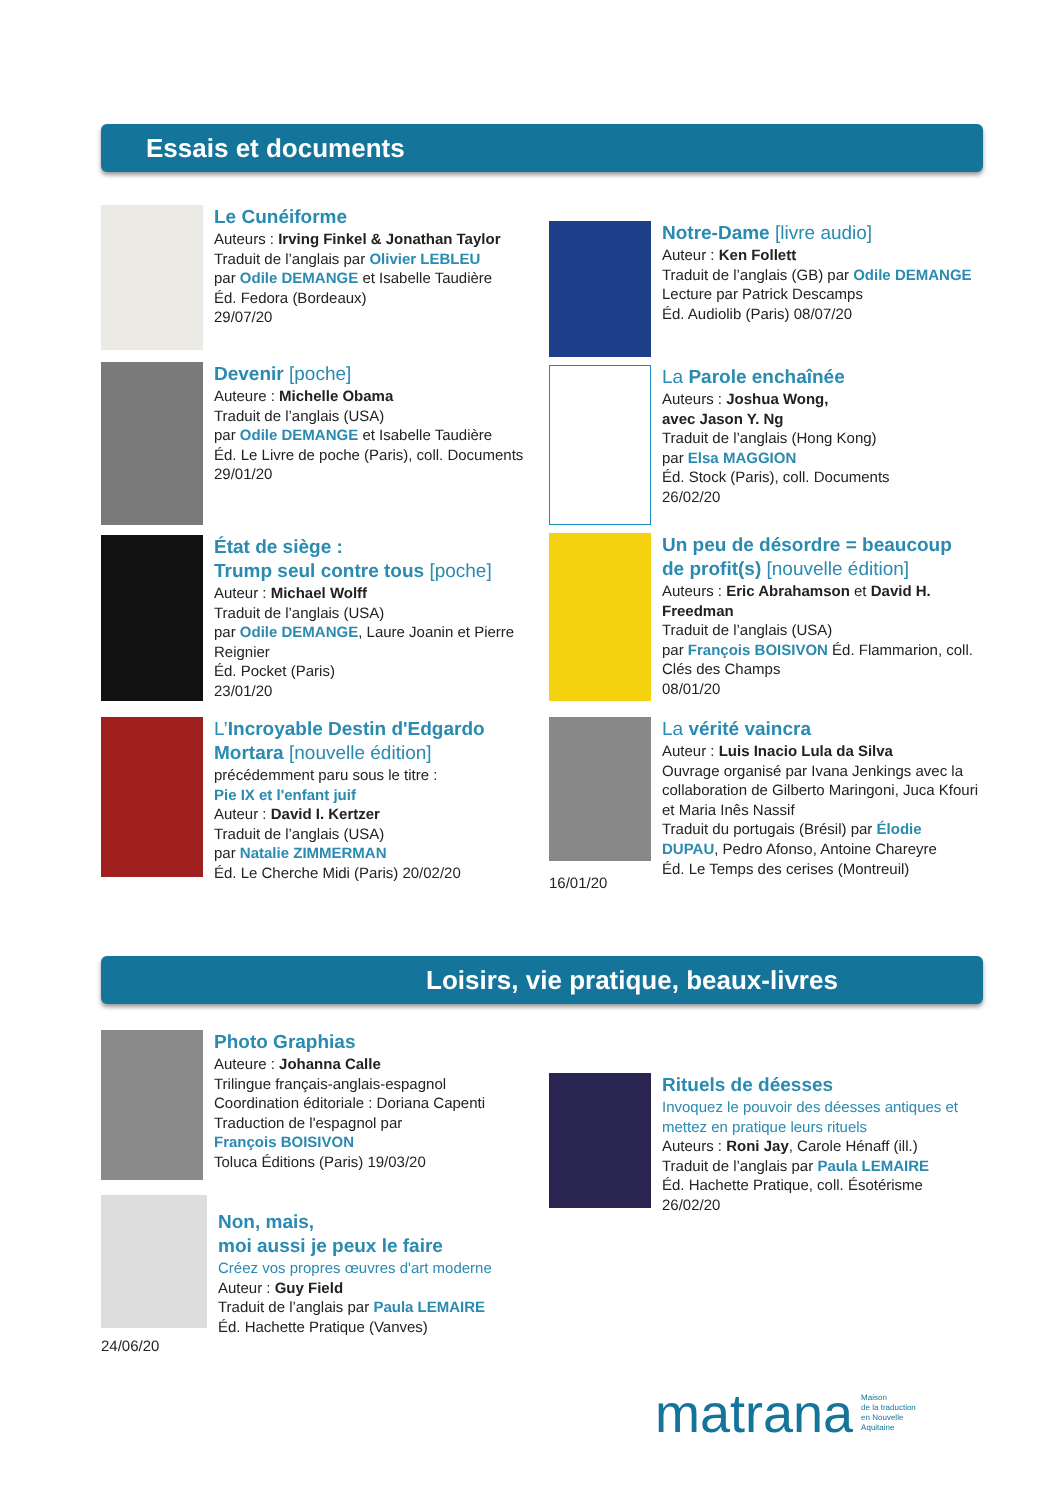Essais et documents
Le Cunéiforme
Auteurs : Irving Finkel & Jonathan Taylor
Traduit de l’anglais par Olivier LEBLEU
par Odile DEMANGE et Isabelle Taudière
Éd. Fedora (Bordeaux)
29/07/20
Notre-Dame [livre audio]
Auteur : Ken Follett
Traduit de l’anglais (GB) par Odile DEMANGE
Lecture par Patrick Descamps
Éd. Audiolib (Paris) 08/07/20
Devenir [poche]
Auteure : Michelle Obama
Traduit de l’anglais (USA)
par Odile DEMANGE et Isabelle Taudière
Éd. Le Livre de poche (Paris), coll. Documents
29/01/20
La Parole enchaînée
Auteurs : Joshua Wong,
avec Jason Y. Ng
Traduit de l’anglais (Hong Kong)
par Elsa MAGGION
Éd. Stock (Paris), coll. Documents
26/02/20
État de siège :
Trump seul contre tous [poche]
Auteur : Michael Wolff
Traduit de l’anglais (USA)
par Odile DEMANGE, Laure Joanin et Pierre Reignier
Éd. Pocket (Paris)
23/01/20
Un peu de désordre = beaucoup de profit(s) [nouvelle édition]
Auteurs : Eric Abrahamson et David H. Freedman
Traduit de l’anglais (USA)
par François BOISIVON Éd. Flammarion, coll. Clés des Champs
08/01/20
L’Incroyable Destin d'Edgardo Mortara [nouvelle édition]
précédemment paru sous le titre :
Pie IX et l'enfant juif
Auteur : David I. Kertzer
Traduit de l’anglais (USA)
par Natalie ZIMMERMAN
Éd. Le Cherche Midi (Paris) 20/02/20
16/01/20
La vérité vaincra
Auteur : Luis Inacio Lula da Silva
Ouvrage organisé par Ivana Jenkings avec la collaboration de Gilberto Maringoni, Juca Kfouri et Maria Inês Nassif
Traduit du portugais (Brésil) par Élodie DUPAU, Pedro Afonso, Antoine Chareyre
Éd. Le Temps des cerises (Montreuil)
Loisirs, vie pratique, beaux-livres
Photo Graphias
Auteure : Johanna Calle
Trilingue français-anglais-espagnol
Coordination éditoriale : Doriana Capenti
Traduction de l'espagnol par
François BOISIVON
Toluca Éditions (Paris) 19/03/20
Rituels de déesses
Invoquez le pouvoir des déesses antiques et mettez en pratique leurs rituels
Auteurs : Roni Jay, Carole Hénaff (ill.)
Traduit de l’anglais par Paula LEMAIRE
Éd. Hachette Pratique, coll. Ésotérisme
26/02/20
24/06/20
Non, mais,
moi aussi je peux le faire
Créez vos propres œuvres d'art moderne
Auteur : Guy Field
Traduit de l’anglais par Paula LEMAIRE
Éd. Hachette Pratique (Vanves)
matrana Maison
de la traduction
en Nouvelle
Aquitaine